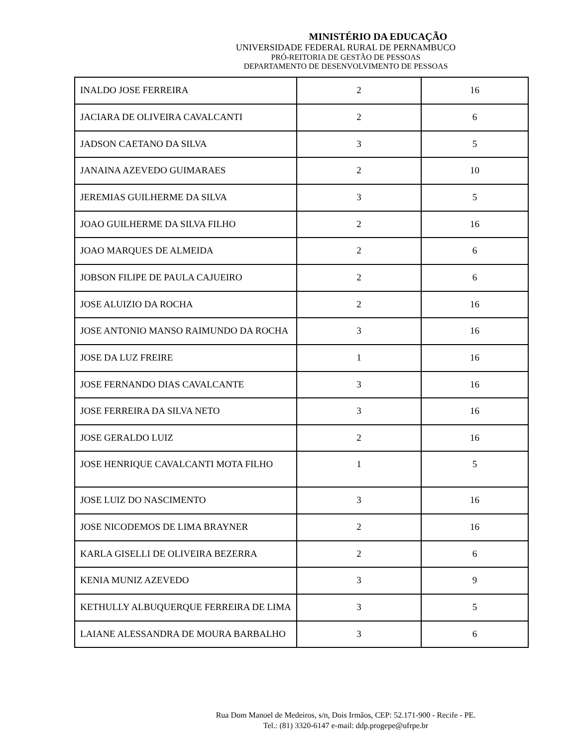MINISTÉRIO DA EDUCAÇÃO
UNIVERSIDADE FEDERAL RURAL DE PERNAMBUCO
PRÓ-REITORIA DE GESTÃO DE PESSOAS
DEPARTAMENTO DE DESENVOLVIMENTO DE PESSOAS
| INALDO JOSE FERREIRA | 2 | 16 |
| JACIARA DE OLIVEIRA CAVALCANTI | 2 | 6 |
| JADSON CAETANO DA SILVA | 3 | 5 |
| JANAINA AZEVEDO GUIMARAES | 2 | 10 |
| JEREMIAS GUILHERME DA SILVA | 3 | 5 |
| JOAO GUILHERME DA SILVA FILHO | 2 | 16 |
| JOAO MARQUES DE ALMEIDA | 2 | 6 |
| JOBSON FILIPE DE PAULA CAJUEIRO | 2 | 6 |
| JOSE ALUIZIO DA ROCHA | 2 | 16 |
| JOSE ANTONIO MANSO RAIMUNDO DA ROCHA | 3 | 16 |
| JOSE DA LUZ FREIRE | 1 | 16 |
| JOSE FERNANDO DIAS CAVALCANTE | 3 | 16 |
| JOSE FERREIRA DA SILVA NETO | 3 | 16 |
| JOSE GERALDO LUIZ | 2 | 16 |
| JOSE HENRIQUE CAVALCANTI MOTA FILHO | 1 | 5 |
| JOSE LUIZ DO NASCIMENTO | 3 | 16 |
| JOSE NICODEMOS DE LIMA BRAYNER | 2 | 16 |
| KARLA GISELLI DE OLIVEIRA BEZERRA | 2 | 6 |
| KENIA MUNIZ AZEVEDO | 3 | 9 |
| KETHULLY ALBUQUERQUE FERREIRA DE LIMA | 3 | 5 |
| LAIANE ALESSANDRA DE MOURA BARBALHO | 3 | 6 |
Rua Dom Manoel de Medeiros, s/n, Dois Irmãos, CEP: 52.171-900 - Recife - PE.
Tel.: (81) 3320-6147 e-mail: ddp.progepe@ufrpe.br